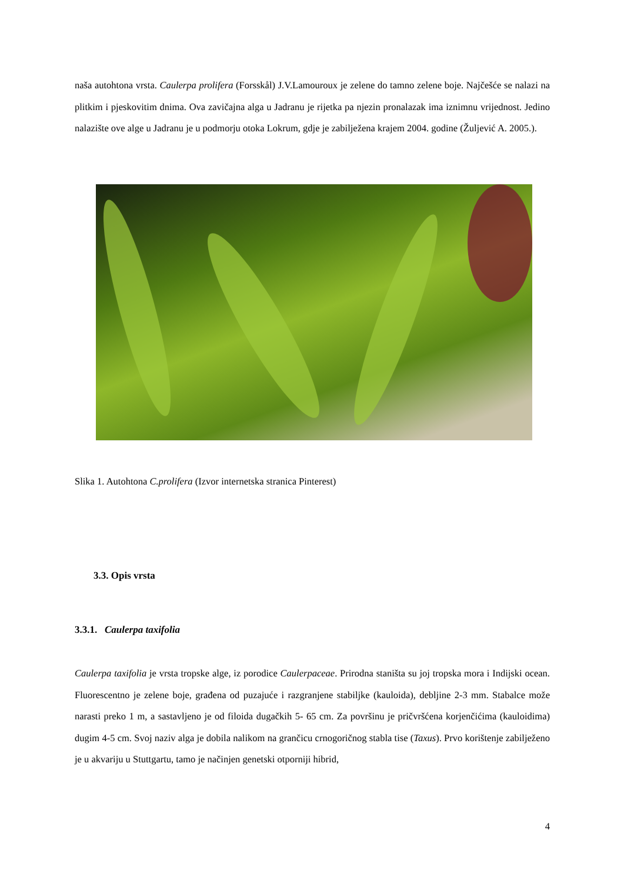naša autohtona vrsta. Caulerpa prolifera (Forsskål) J.V.Lamouroux je zelene do tamno zelene boje. Najčešće se nalazi na plitkim i pjeskovitim dnima. Ova zavičajna alga u Jadranu je rijetka pa njezin pronalazak ima iznimnu vrijednost. Jedino nalazište ove alge u Jadranu je u podmorju otoka Lokrum, gdje je zabilježena krajem 2004. godine (Žuljević A. 2005.).
Slika 1. Autohtona C.prolifera (Izvor internetska stranica Pinterest)
3.3. Opis vrsta
3.3.1. Caulerpa taxifolia
Caulerpa taxifolia je vrsta tropske alge, iz porodice Caulerpaceae. Prirodna staništa su joj tropska mora i Indijski ocean. Fluorescentno je zelene boje, građena od puzajuće i razgranjene stabiljke (kauloida), debljine 2-3 mm. Stabalce može narasti preko 1 m, a sastavljeno je od filoida dugačkih 5- 65 cm. Za površinu je pričvršćena korjenčićima (kauloidima) dugim 4-5 cm. Svoj naziv alga je dobila nalikom na grančicu crnogoričnog stabla tise (Taxus). Prvo korištenje zabilježeno je u akvariju u Stuttgartu, tamo je načinjen genetski otporniji hibrid,
4